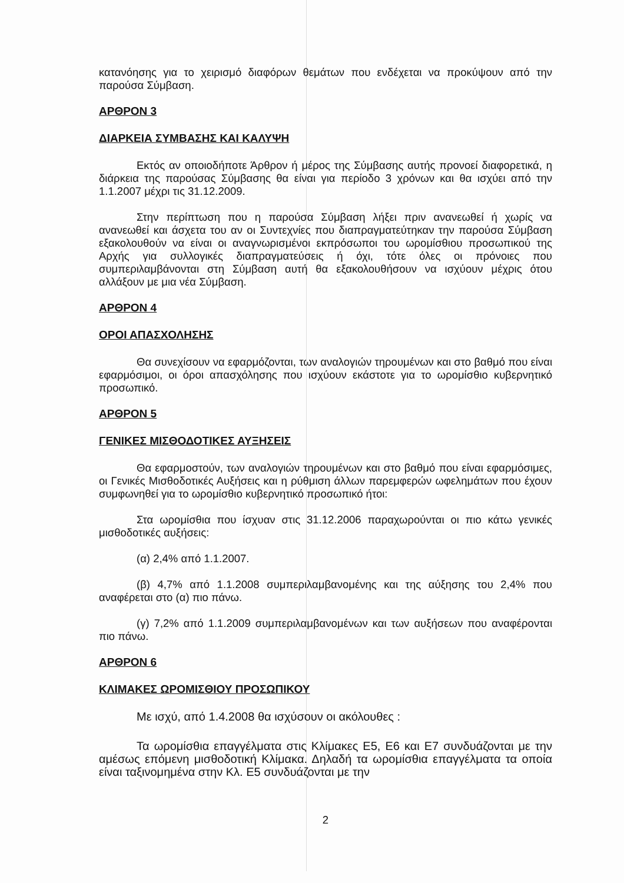κατανόησης για το χειρισμό διαφόρων θεμάτων που ενδέχεται να προκύψουν από την παρούσα Σύμβαση.
ΑΡΘΡΟΝ 3
ΔΙΑΡΚΕΙΑ ΣΥΜΒΑΣΗΣ ΚΑΙ ΚΑΛΥΨΗ
Εκτός αν οποιοδήποτε Άρθρον ή μέρος της Σύμβασης αυτής προνοεί διαφορετικά, η διάρκεια της παρούσας Σύμβασης θα είναι για περίοδο 3 χρόνων και θα ισχύει από την 1.1.2007 μέχρι τις 31.12.2009.
Στην περίπτωση που η παρούσα Σύμβαση λήξει πριν ανανεωθεί ή χωρίς να ανανεωθεί και άσχετα του αν οι Συντεχνίες που διαπραγματεύτηκαν την παρούσα Σύμβαση εξακολουθούν να είναι οι αναγνωρισμένοι εκπρόσωποι του ωρομίσθιου προσωπικού της Αρχής για συλλογικές διαπραγματεύσεις ή όχι, τότε όλες οι πρόνοιες που συμπεριλαμβάνονται στη Σύμβαση αυτή θα εξακολουθήσουν να ισχύουν μέχρις ότου αλλάξουν με μια νέα Σύμβαση.
ΑΡΘΡΟΝ 4
ΟΡΟΙ ΑΠΑΣΧΟΛΗΣΗΣ
Θα συνεχίσουν να εφαρμόζονται, των αναλογιών τηρουμένων και στο βαθμό που είναι εφαρμόσιμοι, οι όροι απασχόλησης που ισχύουν εκάστοτε για το ωρομίσθιο κυβερνητικό προσωπικό.
ΑΡΘΡΟΝ 5
ΓΕΝΙΚΕΣ ΜΙΣΘΟΔΟΤΙΚΕΣ ΑΥΞΗΣΕΙΣ
Θα εφαρμοστούν, των αναλογιών τηρουμένων και στο βαθμό που είναι εφαρμόσιμες, οι Γενικές Μισθοδοτικές Αυξήσεις και η ρύθμιση άλλων παρεμφερών ωφελημάτων που έχουν συμφωνηθεί για το ωρομίσθιο κυβερνητικό προσωπικό ήτοι:
Στα ωρομίσθια που ίσχυαν στις 31.12.2006 παραχωρούνται οι πιο κάτω γενικές μισθοδοτικές αυξήσεις:
(α) 2,4% από 1.1.2007.
(β) 4,7% από 1.1.2008 συμπεριλαμβανομένης και της αύξησης του 2,4% που αναφέρεται στο (α) πιο πάνω.
(γ) 7,2% από 1.1.2009 συμπεριλαμβανομένων και των αυξήσεων που αναφέρονται πιο πάνω.
ΑΡΘΡΟΝ 6
ΚΛΙΜΑΚΕΣ ΩΡΟΜΙΣΘΙΟΥ ΠΡΟΣΩΠΙΚΟΥ
Με ισχύ, από 1.4.2008 θα ισχύσουν οι ακόλουθες :
Τα ωρομίσθια επαγγέλματα στις Κλίμακες Ε5, Ε6 και Ε7 συνδυάζονται με την αμέσως επόμενη μισθοδοτική Κλίμακα. Δηλαδή τα ωρομίσθια επαγγέλματα τα οποία είναι ταξινομημένα στην Κλ. Ε5 συνδυάζονται με την
2